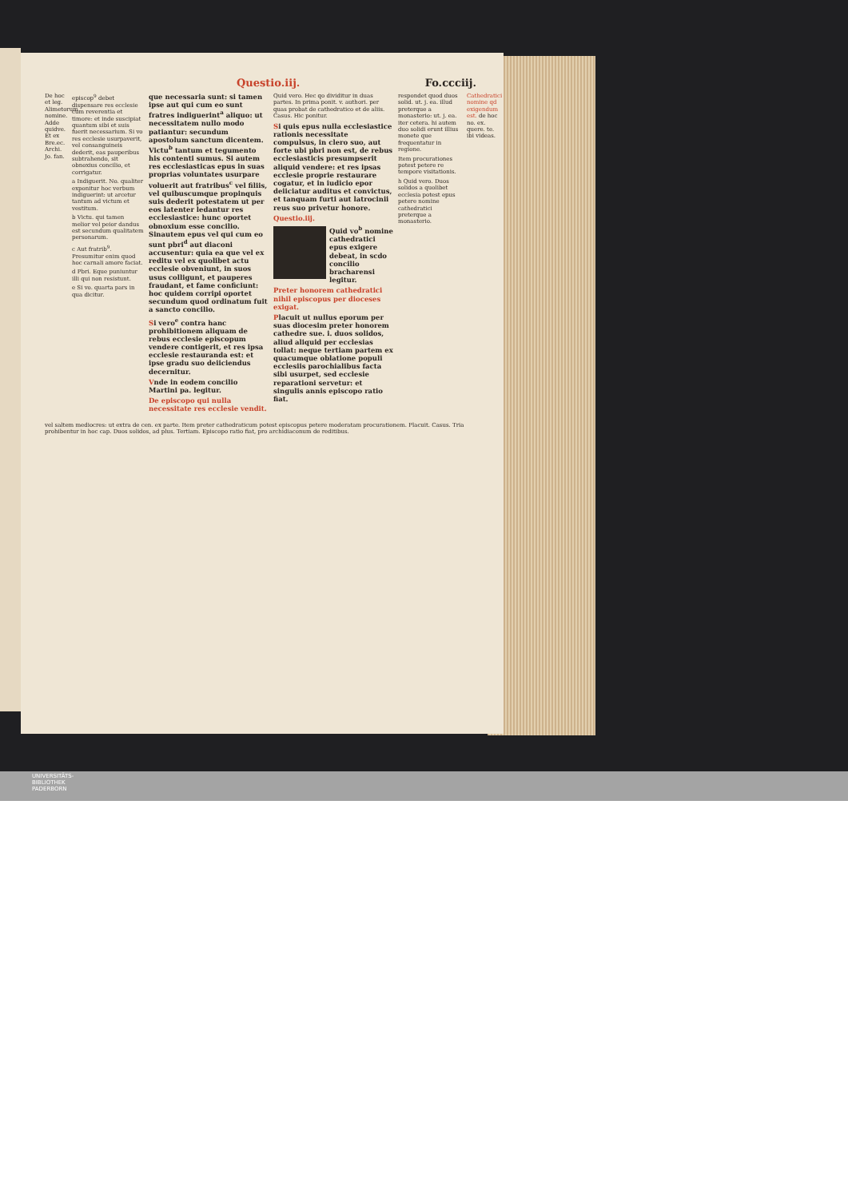Questio.iij. Fo.ccciij.
De hoc et leg. Alimetorum nomine. Adde quidve. Et ex Bre.ec. Archi. Jo. fan.
episcop<sup>9</sup> debet dispensare res ecclesie cum reverentia et timore: et inde suscipiat quantum sibi et suis fuerit necessarium. Si vo res ecclesie usurpaverit, vel consanguineis dederit, eas pauperibus subtrahendo, sit obnoxius concilio, et corrigatur.
a Indiguerit. No. qualiter exponitur hoc verbum indiguerint: ut arcetur tantum ad victum et vestitum.
b Victu. qui tamen melior vel peior dandus est secundum qualitatem personarum.
c Aut fratrib<sup>9</sup>. Presumitur enim quod hoc carnali amore faciat.
d Pbri. Eque puniuntur illi qui non resistunt.
e Si vo. quarta pars in qua dicitur.
que necessaria sunt: si tamen ipse aut qui cum eo sunt fratres indiguerint<sup>a</sup> aliquo: ut necessitatem nullo modo patiantur: secundum apostolum sanctum dicentem. Victu<sup>b</sup> tantum et tegumento his contenti sumus. Si autem res ecclesiasticas epus in suas proprias voluntates usurpare voluerit aut fratribus<sup>c</sup> vel filiis, vel quibuscumque propinquis suis dederit potestatem ut per eos latenter ledantur res ecclesiastice: hunc oportet obnoxium esse concilio. Sinautem epus vel qui cum eo sunt pbri<sup>d</sup> aut diaconi accusentur: quia ea que vel ex reditu vel ex quolibet actu ecclesie obveniunt, in suos usus colligunt, et pauperes fraudant, et fame conficiunt: hoc quidem corripi oportet secundum quod ordinatum fuit a sancto concilio.
Si vero<sup>e</sup> contra hanc prohibitionem aliquam de rebus ecclesie episcopum vendere contigerit, et res ipsa ecclesie restauranda est: et ipse gradu suo deiiciendus decernitur.
Vnde in eodem concilio Martini pa. legitur.
De episcopo qui nulla necessitate res ecclesie vendit.
Quid vero. Hec qo dividitur in duas partes. In prima ponit. v. authori. per quas probat de cathedratico et de aliis. Casus. Hic ponitur.
Si quis epus nulla ecclesiastice rationis necessitate compulsus, in clero suo, aut forte ubi pbri non est, de rebus ecclesiasticis presumpserit aliquid vendere: et res ipsas ecclesie proprie restaurare cogatur, et in iudicio epor deiiciatur auditus et convictus, et tanquam furti aut latrocinii reus suo privetur honore.
Questio.iij.
Quid vo<sup>b</sup> nomine cathedratici epus exigere debeat, in scdo concilio bracharensi legitur.
Preter honorem cathedratici nihil episcopus per dioceses exigat.
Placuit ut nullus eporum per suas diocesim preter honorem cathedre sue. i. duos solidos, aliud aliquid per ecclesias tollat: neque tertiam partem ex quacumque oblatione populi ecclesiis parochialibus facta sibi usurpet, sed ecclesie reparationi servetur: et singulis annis episcopo ratio fiat.
respondet quod duos solid. ut. j. ea. illud preterque a monasterio: ut. j. ea. iter cetera. hi autem duo solidi erunt illius monete que frequentatur in regione.
Item procurationes potest petere re tempore visitationis.
h Quid vero. Duos solidos a quolibet ecclesia potest epus petere nomine cathedratici preterque a monasterio.
Cathedratici nomine qd exigendum est. de hoc no. ex. quere. te. ibi videas.
vel saltem mediocres: ut extra de cen. ex parte. Item preter cathedraticum potest episcopus petere moderatam procurationem. Placuit. Casus. Tria prohibentur in hoc cap. Duos solidos, ad plus. Tertiam. Episcopo ratio fiat, pro archidiaconum de reditibus.
UNIVERSITÄTS-
BIBLIOTHEK
PADERBORN